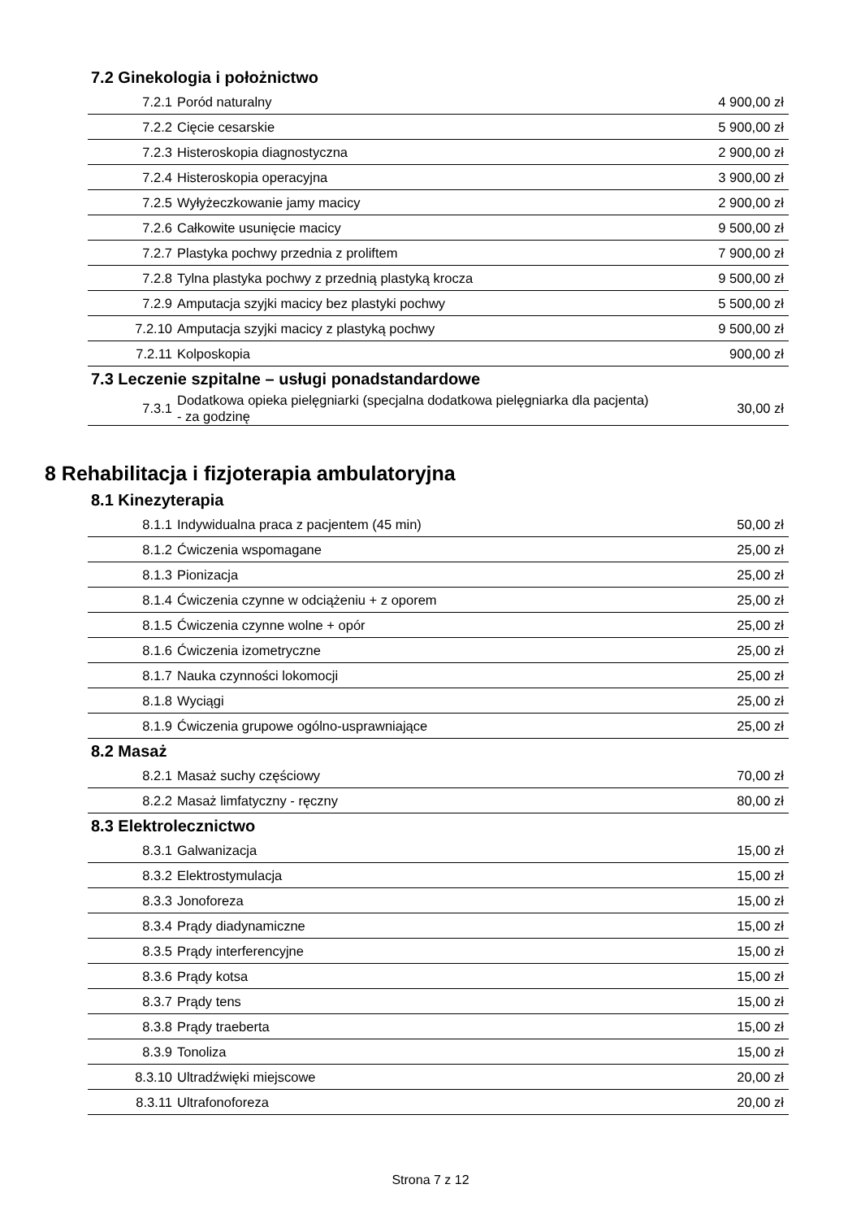7.2 Ginekologia i położnictwo
| 7.2.1 | Poród naturalny | 4 900,00 zł |
| 7.2.2 | Cięcie cesarskie | 5 900,00 zł |
| 7.2.3 | Histeroskopia diagnostyczna | 2 900,00 zł |
| 7.2.4 | Histeroskopia operacyjna | 3 900,00 zł |
| 7.2.5 | Wyłyżeczkowanie jamy macicy | 2 900,00 zł |
| 7.2.6 | Całkowite usunięcie macicy | 9 500,00 zł |
| 7.2.7 | Plastyka pochwy przednia z proliftem | 7 900,00 zł |
| 7.2.8 | Tylna plastyka pochwy z przednią plastyką krocza | 9 500,00 zł |
| 7.2.9 | Amputacja szyjki macicy bez plastyki pochwy | 5 500,00 zł |
| 7.2.10 | Amputacja szyjki macicy z plastyką pochwy | 9 500,00 zł |
| 7.2.11 | Kolposkopia | 900,00 zł |
7.3 Leczenie szpitalne – usługi ponadstandardowe
| 7.3.1 | Dodatkowa opieka pielęgniarki (specjalna dodatkowa pielęgniarka dla pacjenta) - za godzinę | 30,00 zł |
8 Rehabilitacja i fizjoterapia ambulatoryjna
8.1 Kinezyterapia
| 8.1.1 | Indywidualna praca z pacjentem (45 min) | 50,00 zł |
| 8.1.2 | Ćwiczenia wspomagane | 25,00 zł |
| 8.1.3 | Pionizacja | 25,00 zł |
| 8.1.4 | Ćwiczenia czynne w odciążeniu + z oporem | 25,00 zł |
| 8.1.5 | Ćwiczenia czynne wolne + opór | 25,00 zł |
| 8.1.6 | Ćwiczenia izometryczne | 25,00 zł |
| 8.1.7 | Nauka czynności lokomocji | 25,00 zł |
| 8.1.8 | Wyciągi | 25,00 zł |
| 8.1.9 | Ćwiczenia grupowe ogólno-usprawniające | 25,00 zł |
8.2 Masaż
| 8.2.1 | Masaż suchy częściowy | 70,00 zł |
| 8.2.2 | Masaż limfatyczny - ręczny | 80,00 zł |
8.3 Elektrolecznictwo
| 8.3.1 | Galwanizacja | 15,00 zł |
| 8.3.2 | Elektrostymulacja | 15,00 zł |
| 8.3.3 | Jonoforeza | 15,00 zł |
| 8.3.4 | Prądy diadynamiczne | 15,00 zł |
| 8.3.5 | Prądy interferencyjne | 15,00 zł |
| 8.3.6 | Prądy kotsa | 15,00 zł |
| 8.3.7 | Prądy tens | 15,00 zł |
| 8.3.8 | Prądy traeberta | 15,00 zł |
| 8.3.9 | Tonoliza | 15,00 zł |
| 8.3.10 | Ultradźwięki miejscowe | 20,00 zł |
| 8.3.11 | Ultrafonoforeza | 20,00 zł |
Strona 7 z 12